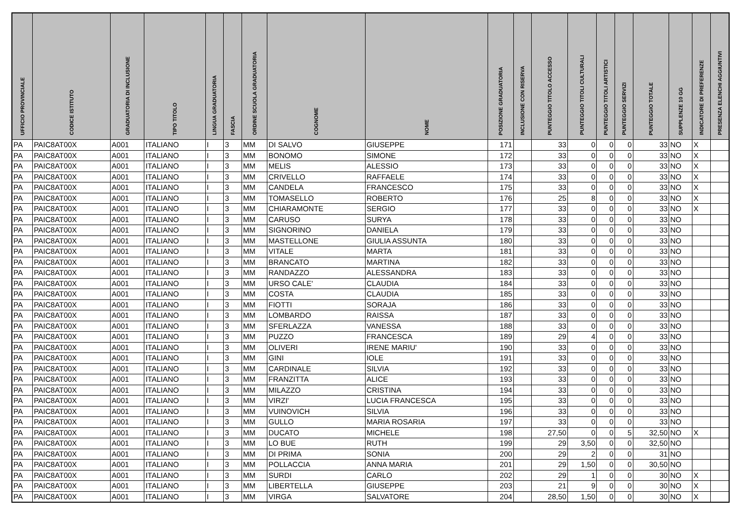| UFFICIO PROVINCIALE | CODICE ISTITUTO | GRADUATORIA DI INCLUSIONE | TIPO TITOLO | LINGUA GRADUATORIA | FASCIA | ORDINE SCUOLA GRADUATORIA | COGNOME | NOME | POSIZIONE GRADUATORIA | INCLUSIONE CON RISERVA | PUNTEGGIO TITOLO ACCESSO | PUNTEGGIO TITOLI CULTURALI | PUNTEGGIO TITOLI ARTISTICI | PUNTEGGIO SERVIZI | PUNTEGGIO TOTALE | SUPPLENZE 10 GG | INDICATORE DI PREFERENZE | PRESENZA ELENCHI AGGIUNTIVI |
| --- | --- | --- | --- | --- | --- | --- | --- | --- | --- | --- | --- | --- | --- | --- | --- | --- | --- | --- |
| PA | PAIC8AT00X | A001 | ITALIANO | I | 3 | MM | DI SALVO | GIUSEPPE | 171 | | 33 | 0 | 0 | 0 | 33 | NO | X | |
| PA | PAIC8AT00X | A001 | ITALIANO | I | 3 | MM | BONOMO | SIMONE | 172 | | 33 | 0 | 0 | 0 | 33 | NO | X | |
| PA | PAIC8AT00X | A001 | ITALIANO | I | 3 | MM | MELIS | ALESSIO | 173 | | 33 | 0 | 0 | 0 | 33 | NO | X | |
| PA | PAIC8AT00X | A001 | ITALIANO | I | 3 | MM | CRIVELLO | RAFFAELE | 174 | | 33 | 0 | 0 | 0 | 33 | NO | X | |
| PA | PAIC8AT00X | A001 | ITALIANO | I | 3 | MM | CANDELA | FRANCESCO | 175 | | 33 | 0 | 0 | 0 | 33 | NO | X | |
| PA | PAIC8AT00X | A001 | ITALIANO | I | 3 | MM | TOMASELLO | ROBERTO | 176 | | 25 | 8 | 0 | 0 | 33 | NO | X | |
| PA | PAIC8AT00X | A001 | ITALIANO | I | 3 | MM | CHIARAMONTE | SERGIO | 177 | | 33 | 0 | 0 | 0 | 33 | NO | X | |
| PA | PAIC8AT00X | A001 | ITALIANO | I | 3 | MM | CARUSO | SURYA | 178 | | 33 | 0 | 0 | 0 | 33 | NO | | |
| PA | PAIC8AT00X | A001 | ITALIANO | I | 3 | MM | SIGNORINO | DANIELA | 179 | | 33 | 0 | 0 | 0 | 33 | NO | | |
| PA | PAIC8AT00X | A001 | ITALIANO | I | 3 | MM | MASTELLONE | GIULIA ASSUNTA | 180 | | 33 | 0 | 0 | 0 | 33 | NO | | |
| PA | PAIC8AT00X | A001 | ITALIANO | I | 3 | MM | VITALE | MARTA | 181 | | 33 | 0 | 0 | 0 | 33 | NO | | |
| PA | PAIC8AT00X | A001 | ITALIANO | I | 3 | MM | BRANCATO | MARTINA | 182 | | 33 | 0 | 0 | 0 | 33 | NO | | |
| PA | PAIC8AT00X | A001 | ITALIANO | I | 3 | MM | RANDAZZO | ALESSANDRA | 183 | | 33 | 0 | 0 | 0 | 33 | NO | | |
| PA | PAIC8AT00X | A001 | ITALIANO | I | 3 | MM | URSO CALE' | CLAUDIA | 184 | | 33 | 0 | 0 | 0 | 33 | NO | | |
| PA | PAIC8AT00X | A001 | ITALIANO | I | 3 | MM | COSTA | CLAUDIA | 185 | | 33 | 0 | 0 | 0 | 33 | NO | | |
| PA | PAIC8AT00X | A001 | ITALIANO | I | 3 | MM | FIOTTI | SORAJA | 186 | | 33 | 0 | 0 | 0 | 33 | NO | | |
| PA | PAIC8AT00X | A001 | ITALIANO | I | 3 | MM | LOMBARDO | RAISSA | 187 | | 33 | 0 | 0 | 0 | 33 | NO | | |
| PA | PAIC8AT00X | A001 | ITALIANO | I | 3 | MM | SFERLAZZA | VANESSA | 188 | | 33 | 0 | 0 | 0 | 33 | NO | | |
| PA | PAIC8AT00X | A001 | ITALIANO | I | 3 | MM | PUZZO | FRANCESCA | 189 | | 29 | 4 | 0 | 0 | 33 | NO | | |
| PA | PAIC8AT00X | A001 | ITALIANO | I | 3 | MM | OLIVERI | IRENE MARIU' | 190 | | 33 | 0 | 0 | 0 | 33 | NO | | |
| PA | PAIC8AT00X | A001 | ITALIANO | I | 3 | MM | GINI | IOLE | 191 | | 33 | 0 | 0 | 0 | 33 | NO | | |
| PA | PAIC8AT00X | A001 | ITALIANO | I | 3 | MM | CARDINALE | SILVIA | 192 | | 33 | 0 | 0 | 0 | 33 | NO | | |
| PA | PAIC8AT00X | A001 | ITALIANO | I | 3 | MM | FRANZITTA | ALICE | 193 | | 33 | 0 | 0 | 0 | 33 | NO | | |
| PA | PAIC8AT00X | A001 | ITALIANO | I | 3 | MM | MILAZZO | CRISTINA | 194 | | 33 | 0 | 0 | 0 | 33 | NO | | |
| PA | PAIC8AT00X | A001 | ITALIANO | I | 3 | MM | VIRZI' | LUCIA FRANCESCA | 195 | | 33 | 0 | 0 | 0 | 33 | NO | | |
| PA | PAIC8AT00X | A001 | ITALIANO | I | 3 | MM | VUINOVICH | SILVIA | 196 | | 33 | 0 | 0 | 0 | 33 | NO | | |
| PA | PAIC8AT00X | A001 | ITALIANO | I | 3 | MM | GULLO | MARIA ROSARIA | 197 | | 33 | 0 | 0 | 0 | 33 | NO | | |
| PA | PAIC8AT00X | A001 | ITALIANO | I | 3 | MM | DUCATO | MICHELE | 198 | | 27,50 | 0 | 0 | 5 | 32,50 | NO | X | |
| PA | PAIC8AT00X | A001 | ITALIANO | I | 3 | MM | LO BUE | RUTH | 199 | | 29 | 3,50 | 0 | 0 | 32,50 | NO | | |
| PA | PAIC8AT00X | A001 | ITALIANO | I | 3 | MM | DI PRIMA | SONIA | 200 | | 29 | 2 | 0 | 0 | 31 | NO | | |
| PA | PAIC8AT00X | A001 | ITALIANO | I | 3 | MM | POLLACCIA | ANNA MARIA | 201 | | 29 | 1,50 | 0 | 0 | 30,50 | NO | | |
| PA | PAIC8AT00X | A001 | ITALIANO | I | 3 | MM | SURDI | CARLO | 202 | | 29 | 1 | 0 | 0 | 30 | NO | X | |
| PA | PAIC8AT00X | A001 | ITALIANO | I | 3 | MM | LIBERTELLA | GIUSEPPE | 203 | | 21 | 9 | 0 | 0 | 30 | NO | X | |
| PA | PAIC8AT00X | A001 | ITALIANO | I | 3 | MM | VIRGA | SALVATORE | 204 | | 28,50 | 1,50 | 0 | 0 | 30 | NO | X | |